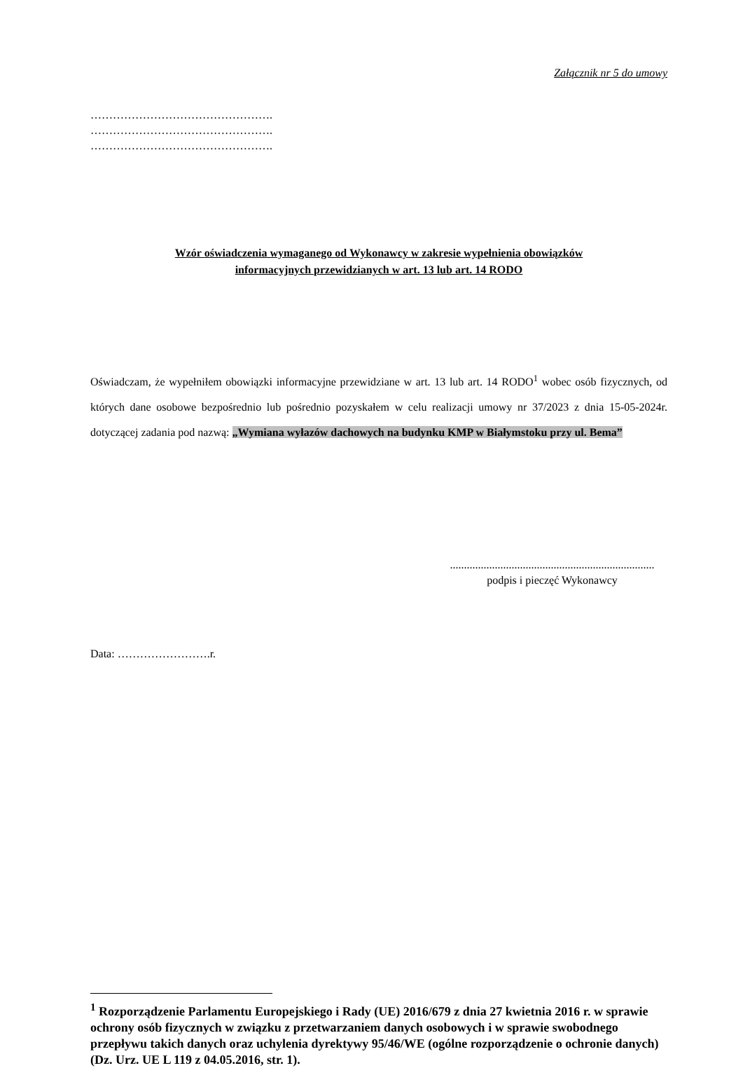Załącznik nr 5 do umowy
………………………………………….
………………………………………….
………………………………………….
Wzór oświadczenia wymaganego od Wykonawcy w zakresie wypełnienia obowiązków
informacyjnych przewidzianych w art. 13 lub art. 14 RODO
Oświadczam, że wypełniłem obowiązki informacyjne przewidziane w art. 13 lub art. 14 RODO<sup>1</sup> wobec osób fizycznych, od których dane osobowe bezpośrednio lub pośrednio pozyskałem w celu realizacji umowy nr 37/2023 z dnia 15-05-2024r. dotyczącej zadania pod nazwą: „Wymiana wyłazów dachowych na budynku KMP w Białymstoku przy ul. Bema”
.........................................................................
podpis i pieczęć Wykonawcy
Data: …………………….r.
<sup>1</sup> Rozporządzenie Parlamentu Europejskiego i Rady (UE) 2016/679 z dnia 27 kwietnia 2016 r. w sprawie ochrony osób fizycznych w związku z przetwarzaniem danych osobowych i w sprawie swobodnego przepływu takich danych oraz uchylenia dyrektywy 95/46/WE (ogólne rozporządzenie o ochronie danych) (Dz. Urz. UE L 119 z 04.05.2016, str. 1).